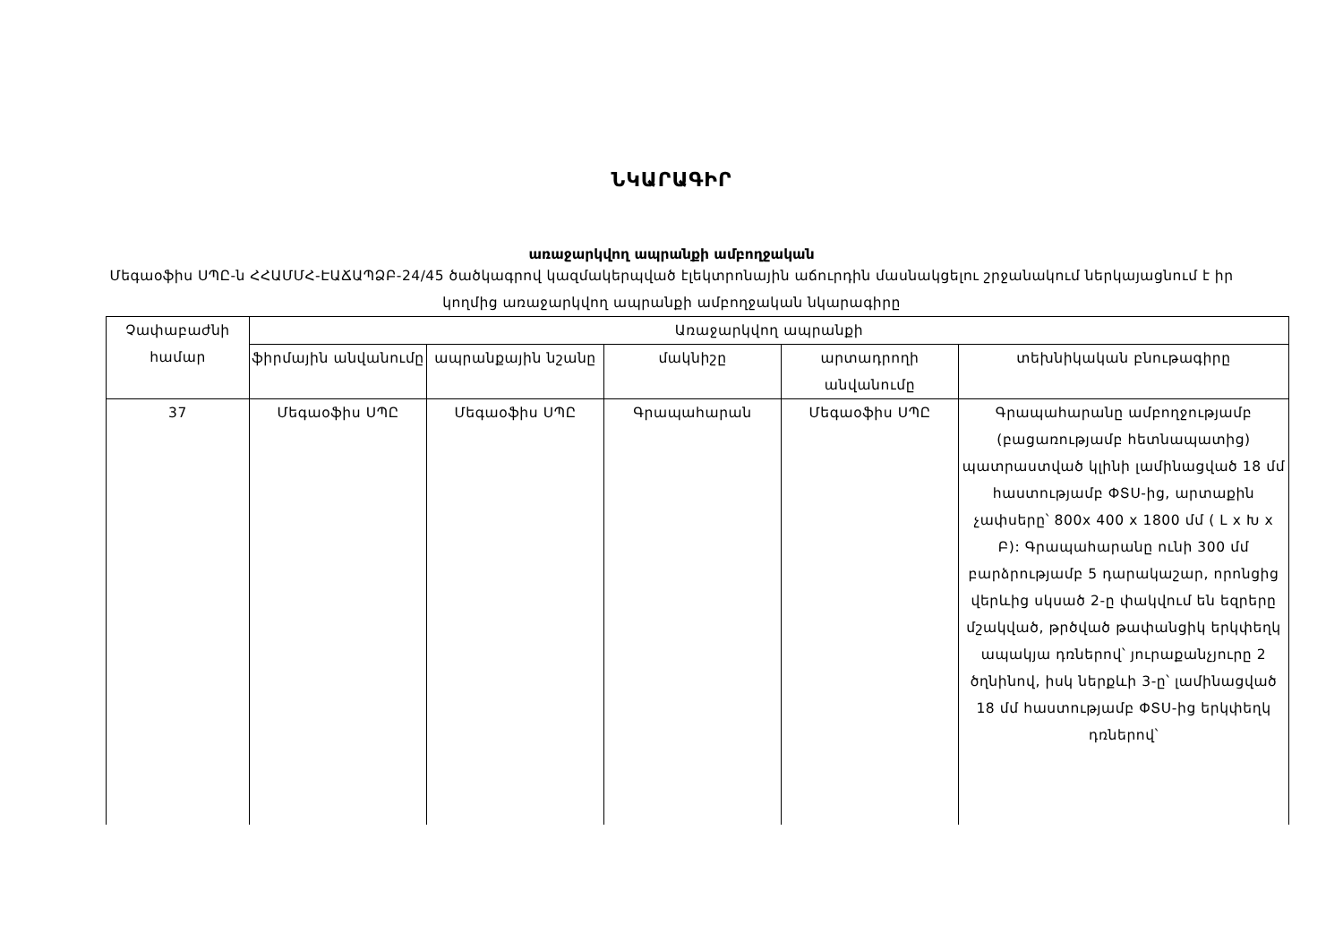ՆԿԱՐԱԳԻՐ
առաջարկվող ապրանքի ամբողջական
Մեգաօֆիս ՍՊԸ-ն ՀՀԱՄՄՀ-ԷԱՃԱՊՁԲ-24/45 ծածկագրով կազմակերպված էլեկտրոնային աճուրդին մասնակցելու շրջանակում ներկայացնում է իր կողմից առաջարկվող ապրանքի ամբողջական նկարագիրը
| Չափաբաժնի համար | Առաջարկվող ապրանքի | | | | |
| --- | --- | --- | --- | --- | --- |
| | ֆիրմային անվանումը | ապրանքային նշանը | մակնիշը | արտադրողի անվանումը | տեխնիկական բնութագիրը |
| 37 | Մեգաօֆիս ՍՊԸ | Մեգաօֆիս ՍՊԸ | Գրապահարան | Մեգաօֆիս ՍՊԸ | Գրապահարանը ամբողջությամբ (բացառությամբ հետնապատից) պատրաստված կլինի լամինացված 18 մմ հաստությամբ ՓՏՍ-ից, արտաքին չափսերը՝ 800x 400 x 1800 մմ ( Լ x Խ x Բ): Գրապահարանը ունի 300 մմ բարձրությամբ 5 դարակաշար, որոնցից վերևից սկսած 2-ը փակվում են եզրերը մշակված, թրծված թափանցիկ երկփեղկ ապակյա դռներով՝ յուրաքանչյուրը 2 ծղնինով, իսկ ներքևի 3-ը՝ լամինացված 18 մմ հաստությամբ ՓՏՍ-ից երկփեղկ դռներով՝ |